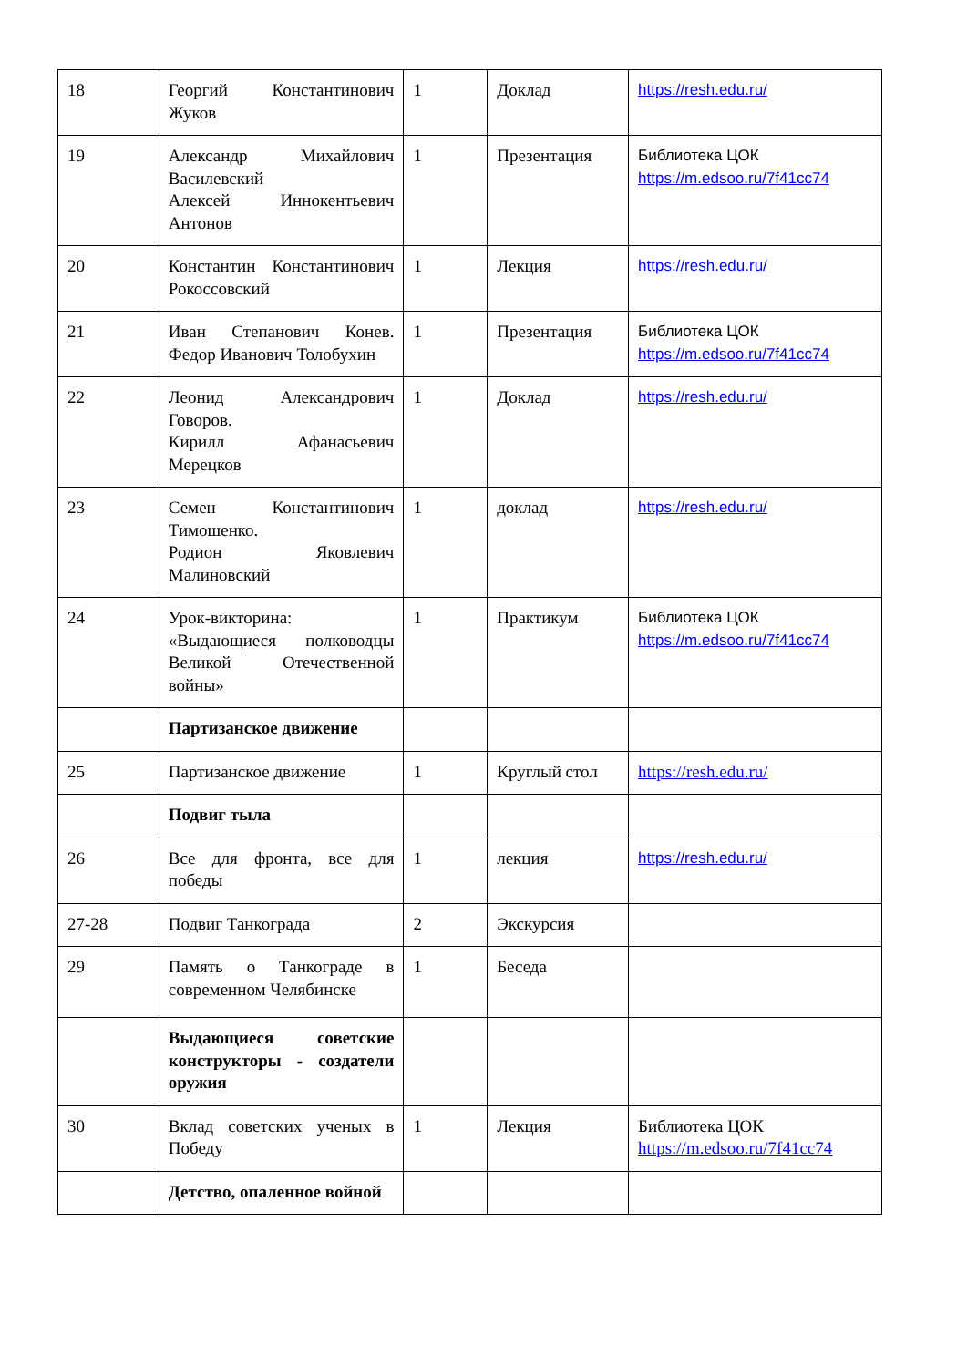| 18 | Георгий Константинович Жуков | 1 | Доклад | https://resh.edu.ru/ |
| 19 | Александр Михайлович Василевский Алексей Иннокентьевич Антонов | 1 | Презентация | Библиотека ЦОК https://m.edsoo.ru/7f41cc74 |
| 20 | Константин Константинович Рокоссовский | 1 | Лекция | https://resh.edu.ru/ |
| 21 | Иван Степанович Конев. Федор Иванович Толобухин | 1 | Презентация | Библиотека ЦОК https://m.edsoo.ru/7f41cc74 |
| 22 | Леонид Александрович Говоров. Кирилл Афанасьевич Мерецков | 1 | Доклад | https://resh.edu.ru/ |
| 23 | Семен Константинович Тимошенко. Родион Яковлевич Малиновский | 1 | доклад | https://resh.edu.ru/ |
| 24 | Урок-викторина: «Выдающиеся полководцы Великой Отечественной войны» | 1 | Практикум | Библиотека ЦОК https://m.edsoo.ru/7f41cc74 |
| | Партизанское движение | | | |
| 25 | Партизанское движение | 1 | Круглый стол | https://resh.edu.ru/ |
| | Подвиг тыла | | | |
| 26 | Все для фронта, все для победы | 1 | лекция | https://resh.edu.ru/ |
| 27-28 | Подвиг Танкограда | 2 | Экскурсия | |
| 29 | Память о Танкограде в современном Челябинске | 1 | Беседа | |
| | Выдающиеся советские конструкторы - создатели оружия | | | |
| 30 | Вклад советских ученых в Победу | 1 | Лекция | Библиотека ЦОК https://m.edsoo.ru/7f41cc74 |
| | Детство, опаленное войной | | | |